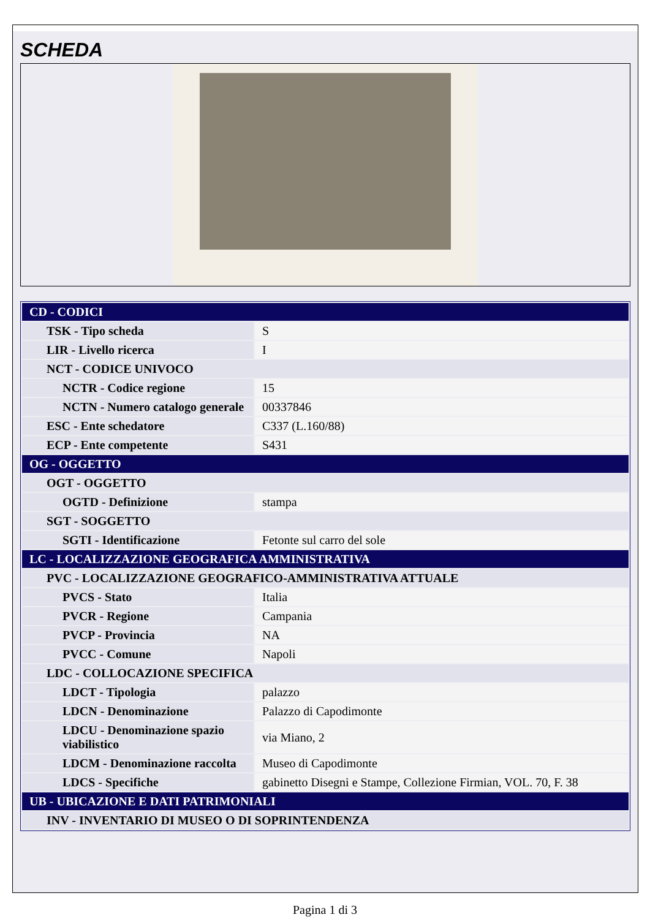SCHEDA
| CD - CODICI | |
| TSK - Tipo scheda | S |
| LIR - Livello ricerca | I |
| NCT - CODICE UNIVOCO | |
| NCTR - Codice regione | 15 |
| NCTN - Numero catalogo generale | 00337846 |
| ESC - Ente schedatore | C337 (L.160/88) |
| ECP - Ente competente | S431 |
| OG - OGGETTO | |
| OGT - OGGETTO | |
| OGTD - Definizione | stampa |
| SGT - SOGGETTO | |
| SGTI - Identificazione | Fetonte sul carro del sole |
| LC - LOCALIZZAZIONE GEOGRAFICA AMMINISTRATIVA | |
| PVC - LOCALIZZAZIONE GEOGRAFICO-AMMINISTRATIVA ATTUALE | |
| PVCS - Stato | Italia |
| PVCR - Regione | Campania |
| PVCP - Provincia | NA |
| PVCC - Comune | Napoli |
| LDC - COLLOCAZIONE SPECIFICA | |
| LDCT - Tipologia | palazzo |
| LDCN - Denominazione | Palazzo di Capodimonte |
| LDCU - Denominazione spazio viabilistico | via Miano, 2 |
| LDCM - Denominazione raccolta | Museo di Capodimonte |
| LDCS - Specifiche | gabinetto Disegni e Stampe, Collezione Firmian, VOL. 70, F. 38 |
| UB - UBICAZIONE E DATI PATRIMONIALI | |
| INV - INVENTARIO DI MUSEO O DI SOPRINTENDENZA | |
Pagina 1 di 3